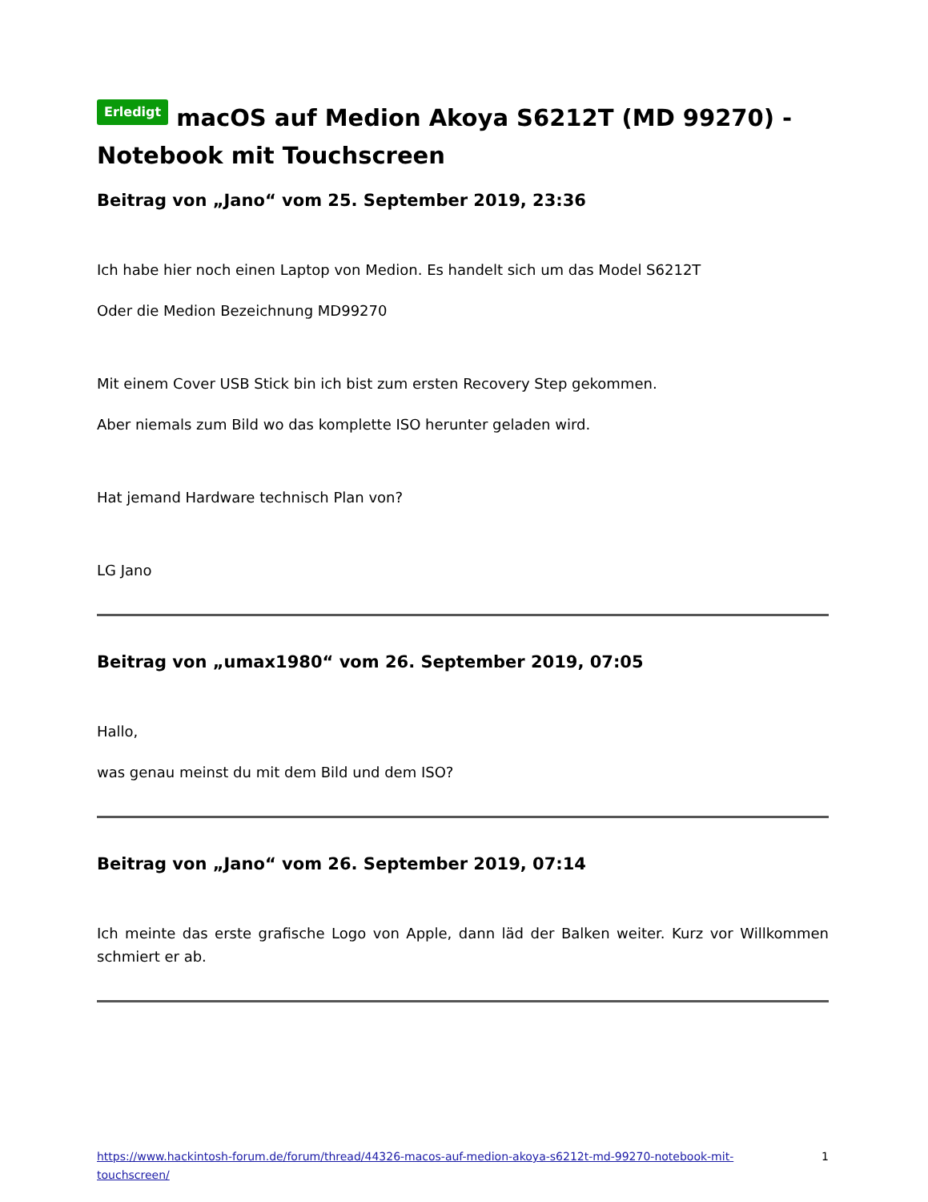Erledigt macOS auf Medion Akoya S6212T (MD 99270) - Notebook mit Touchscreen
Beitrag von „Jano“ vom 25. September 2019, 23:36
Ich habe hier noch einen Laptop von Medion. Es handelt sich um das Model S6212T
Oder die Medion Bezeichnung MD99270
Mit einem Cover USB Stick bin ich bist zum ersten Recovery Step gekommen.
Aber niemals zum Bild wo das komplette ISO herunter geladen wird.
Hat jemand Hardware technisch Plan von?
LG Jano
Beitrag von „umax1980“ vom 26. September 2019, 07:05
Hallo,
was genau meinst du mit dem Bild und dem ISO?
Beitrag von „Jano“ vom 26. September 2019, 07:14
Ich meinte das erste grafische Logo von Apple, dann läd der Balken weiter. Kurz vor Willkommen schmiert er ab.
https://www.hackintosh-forum.de/forum/thread/44326-macos-auf-medion-akoya-s6212t-md-99270-notebook-mit-touchscreen/ 1